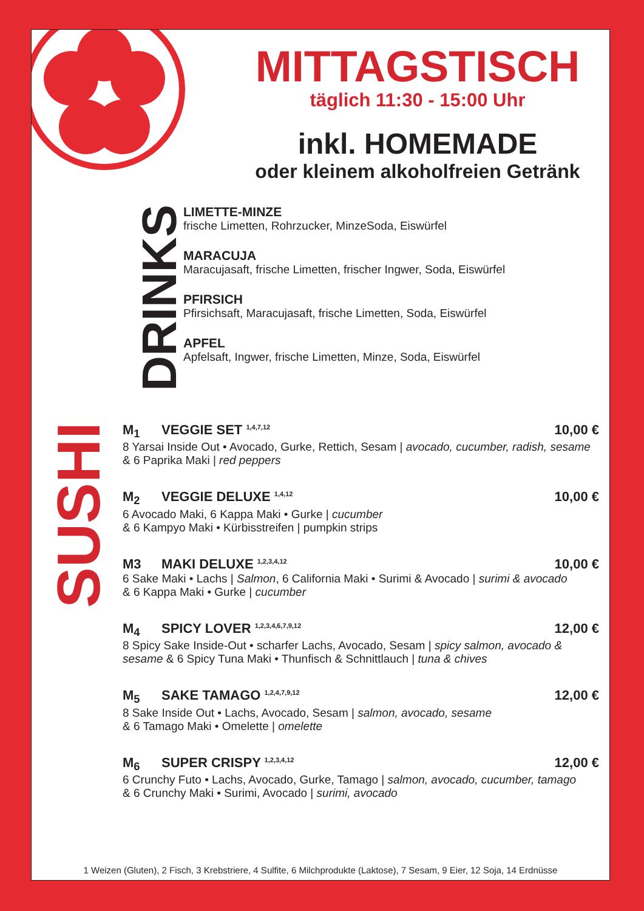MITTAGSTISCH
täglich 11:30 - 15:00 Uhr
inkl. HOMEMADE
oder kleinem alkoholfreien Getränk
DRINKS
LIMETTE-MINZE
frische Limetten, Rohrzucker, MinzeSoda, Eiswürfel
MARACUJA
Maracujasaft, frische Limetten, frischer Ingwer, Soda, Eiswürfel
PFIRSICH
Pfirsichsaft, Maracujasaft, frische Limetten, Soda, Eiswürfel
APFEL
Apfelsaft, Ingwer, frische Limetten, Minze, Soda, Eiswürfel
SUSHI
M<sub>1</sub> VEGGIE SET <sup>1,4,7,12</sup> 10,00 €
8 Yarsai Inside Out • Avocado, Gurke, Rettich, Sesam | avocado, cucumber, radish, sesame & 6 Paprika Maki | red peppers
M<sub>2</sub> VEGGIE DELUXE <sup>1,4,12</sup> 10,00 €
6 Avocado Maki, 6 Kappa Maki • Gurke | cucumber
& 6 Kampyo Maki • Kürbisstreifen | pumpkin strips
M3 MAKI DELUXE <sup>1,2,3,4,12</sup> 10,00 €
6 Sake Maki • Lachs | Salmon, 6 California Maki • Surimi & Avocado | surimi & avocado
& 6 Kappa Maki • Gurke | cucumber
M<sub>4</sub> SPICY LOVER <sup>1,2,3,4,6,7,9,12</sup> 12,00 €
8 Spicy Sake Inside-Out • scharfer Lachs, Avocado, Sesam | spicy salmon, avocado & sesame & 6 Spicy Tuna Maki • Thunfisch & Schnittlauch | tuna & chives
M<sub>5</sub> SAKE TAMAGO <sup>1,2,4,7,9,12</sup> 12,00 €
8 Sake Inside Out • Lachs, Avocado, Sesam | salmon, avocado, sesame
& 6 Tamago Maki • Omelette | omelette
M<sub>6</sub> SUPER CRISPY <sup>1,2,3,4,12</sup> 12,00 €
6 Crunchy Futo • Lachs, Avocado, Gurke, Tamago | salmon, avocado, cucumber, tamago
& 6 Crunchy Maki • Surimi, Avocado | surimi, avocado
1 Weizen (Gluten), 2 Fisch, 3 Krebstriere, 4 Sulfite, 6 Milchprodukte (Laktose), 7 Sesam, 9 Eier, 12 Soja, 14 Erdnüsse